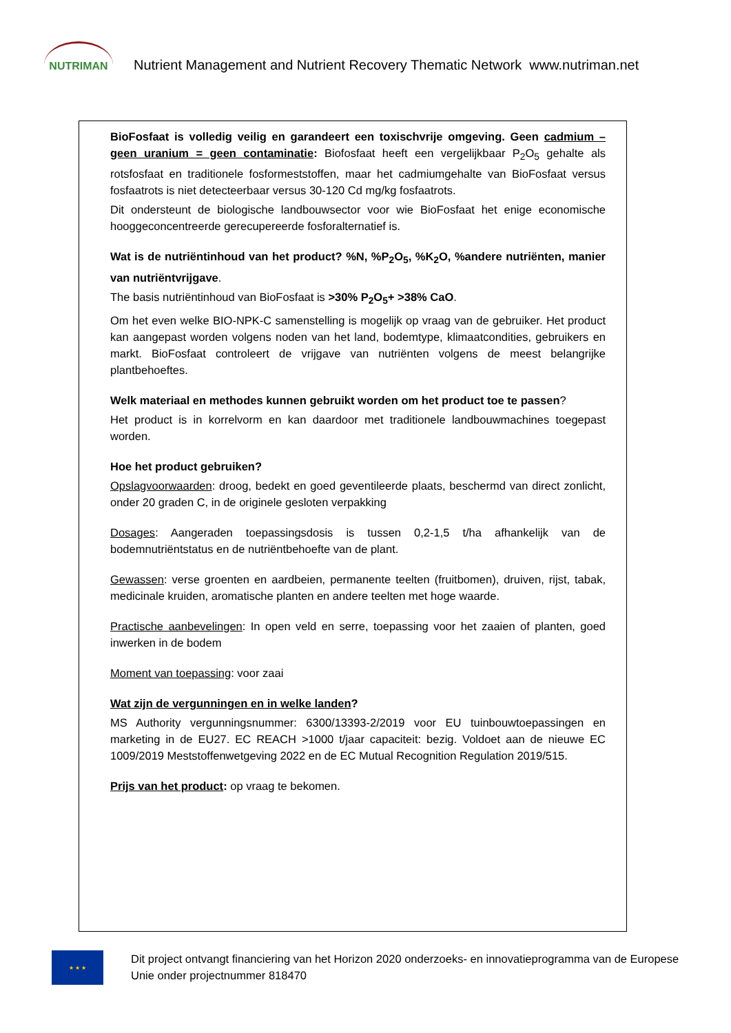NUTRIMAN
Nutrient Management and Nutrient Recovery Thematic Network www.nutriman.net
BioFosfaat is volledig veilig en garandeert een toxischvrije omgeving. Geen cadmium – geen uranium = geen contaminatie: Biofosfaat heeft een vergelijkbaar P<sub>2</sub>O<sub>5</sub> gehalte als rotsfosfaat en traditionele fosformeststoffen, maar het cadmiumgehalte van BioFosfaat versus fosfaatrots is niet detecteerbaar versus 30-120 Cd mg/kg fosfaatrots.
Dit ondersteunt de biologische landbouwsector voor wie BioFosfaat het enige economische hooggeconcentreerde gerecupereerde fosforalternatief is.
Wat is de nutriëntinhoud van het product? %N, %P<sub>2</sub>O<sub>5</sub>, %K<sub>2</sub>O, %andere nutriënten, manier van nutriëntvrijgave.
The basis nutriëntinhoud van BioFosfaat is >30% P<sub>2</sub>O<sub>5</sub>+ >38% CaO.
Om het even welke BIO-NPK-C samenstelling is mogelijk op vraag van de gebruiker. Het product kan aangepast worden volgens noden van het land, bodemtype, klimaatcondities, gebruikers en markt. BioFosfaat controleert de vrijgave van nutriënten volgens de meest belangrijke plantbehoeftes.
Welk materiaal en methodes kunnen gebruikt worden om het product toe te passen?
Het product is in korrelvorm en kan daardoor met traditionele landbouwmachines toegepast worden.
Hoe het product gebruiken?
Opslagvoorwaarden: droog, bedekt en goed geventileerde plaats, beschermd van direct zonlicht, onder 20 graden C, in de originele gesloten verpakking
Dosages: Aangeraden toepassingsdosis is tussen 0,2-1,5 t/ha afhankelijk van de bodemnutriëntstatus en de nutriëntbehoefte van de plant.
Gewassen: verse groenten en aardbeien, permanente teelten (fruitbomen), druiven, rijst, tabak, medicinale kruiden, aromatische planten en andere teelten met hoge waarde.
Practische aanbevelingen: In open veld en serre, toepassing voor het zaaien of planten, goed inwerken in de bodem
Moment van toepassing: voor zaai
Wat zijn de vergunningen en in welke landen?
MS Authority vergunningsnummer: 6300/13393-2/2019 voor EU tuinbouwtoepassingen en marketing in de EU27. EC REACH >1000 t/jaar capaciteit: bezig. Voldoet aan de nieuwe EC 1009/2019 Meststoffenwetgeving 2022 en de EC Mutual Recognition Regulation 2019/515.
Prijs van het product: op vraag te bekomen.
★ ★ ★
Dit project ontvangt financiering van het Horizon 2020 onderzoeks- en innovatieprogramma van de Europese Unie onder projectnummer 818470